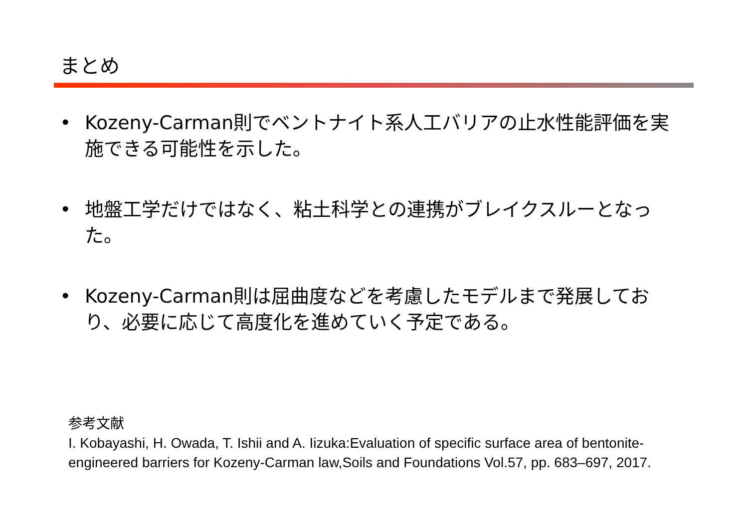まとめ
• Kozeny-Carman則でベントナイト系人工バリアの止水性能評価を実施できる可能性を示した。
• 地盤工学だけではなく、粘土科学との連携がブレイクスルーとなった。
• Kozeny-Carman則は屈曲度などを考慮したモデルまで発展しており、必要に応じて高度化を進めていく予定である。
参考文献
I. Kobayashi, H. Owada, T. Ishii and A. Iizuka:Evaluation of specific surface area of bentonite-engineered barriers for Kozeny-Carman law,Soils and Foundations Vol.57, pp. 683–697, 2017.